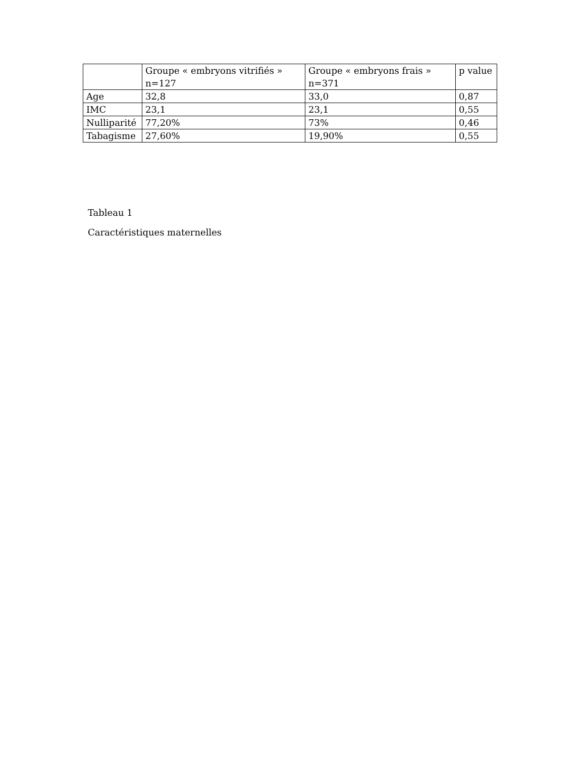| | Groupe « embryons vitrifiés » n=127 | Groupe « embryons frais » n=371 | p value |
| --- | --- | --- | --- |
| Age | 32,8 | 33,0 | 0,87 |
| IMC | 23,1 | 23,1 | 0,55 |
| Nulliparité | 77,20% | 73% | 0,46 |
| Tabagisme | 27,60% | 19,90% | 0,55 |
Tableau 1
Caractéristiques maternelles